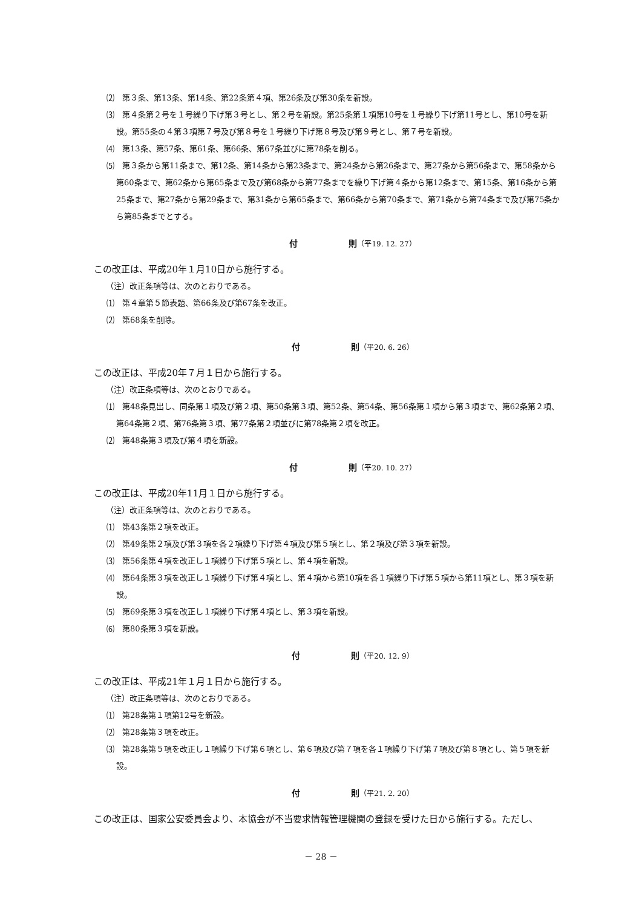⑵　第３条、第13条、第14条、第22条第４項、第26条及び第30条を新設。
⑶　第４条第２号を１号繰り下げ第３号とし、第２号を新設。第25条第１項第10号を１号繰り下げ第11号とし、第10号を新設。第55条の４第３項第７号及び第８号を１号繰り下げ第８号及び第９号とし、第７号を新設。
⑷　第13条、第57条、第61条、第66条、第67条並びに第78条を削る。
⑸　第３条から第11条まで、第12条、第14条から第23条まで、第24条から第26条まで、第27条から第56条まで、第58条から第60条まで、第62条から第65条まで及び第68条から第77条までを繰り下げ第４条から第12条まで、第15条、第16条から第25条まで、第27条から第29条まで、第31条から第65条まで、第66条から第70条まで、第71条から第74条まで及び第75条から第85条までとする。
付　　　　　　則（平19. 12. 27）
この改正は、平成20年１月10日から施行する。
（注）改正条項等は、次のとおりである。
⑴　第４章第５節表題、第66条及び第67条を改正。
⑵　第68条を削除。
付　　　　　　則（平20. 6. 26）
この改正は、平成20年７月１日から施行する。
（注）改正条項等は、次のとおりである。
⑴　第48条見出し、同条第１項及び第２項、第50条第３項、第52条、第54条、第56条第１項から第３項まで、第62条第２項、第64条第２項、第76条第３項、第77条第２項並びに第78条第２項を改正。
⑵　第48条第３項及び第４項を新設。
付　　　　　　則（平20. 10. 27）
この改正は、平成20年11月１日から施行する。
（注）改正条項等は、次のとおりである。
⑴　第43条第２項を改正。
⑵　第49条第２項及び第３項を各２項繰り下げ第４項及び第５項とし、第２項及び第３項を新設。
⑶　第56条第４項を改正し１項繰り下げ第５項とし、第４項を新設。
⑷　第64条第３項を改正し１項繰り下げ第４項とし、第４項から第10項を各１項繰り下げ第５項から第11項とし、第３項を新設。
⑸　第69条第３項を改正し１項繰り下げ第４項とし、第３項を新設。
⑹　第80条第３項を新設。
付　　　　　　則（平20. 12. 9）
この改正は、平成21年１月１日から施行する。
（注）改正条項等は、次のとおりである。
⑴　第28条第１項第12号を新設。
⑵　第28条第３項を改正。
⑶　第28条第５項を改正し１項繰り下げ第６項とし、第６項及び第７項を各１項繰り下げ第７項及び第８項とし、第５項を新設。
付　　　　　　則（平21. 2. 20）
この改正は、国家公安委員会より、本協会が不当要求情報管理機関の登録を受けた日から施行する。ただし、
－ 28 －